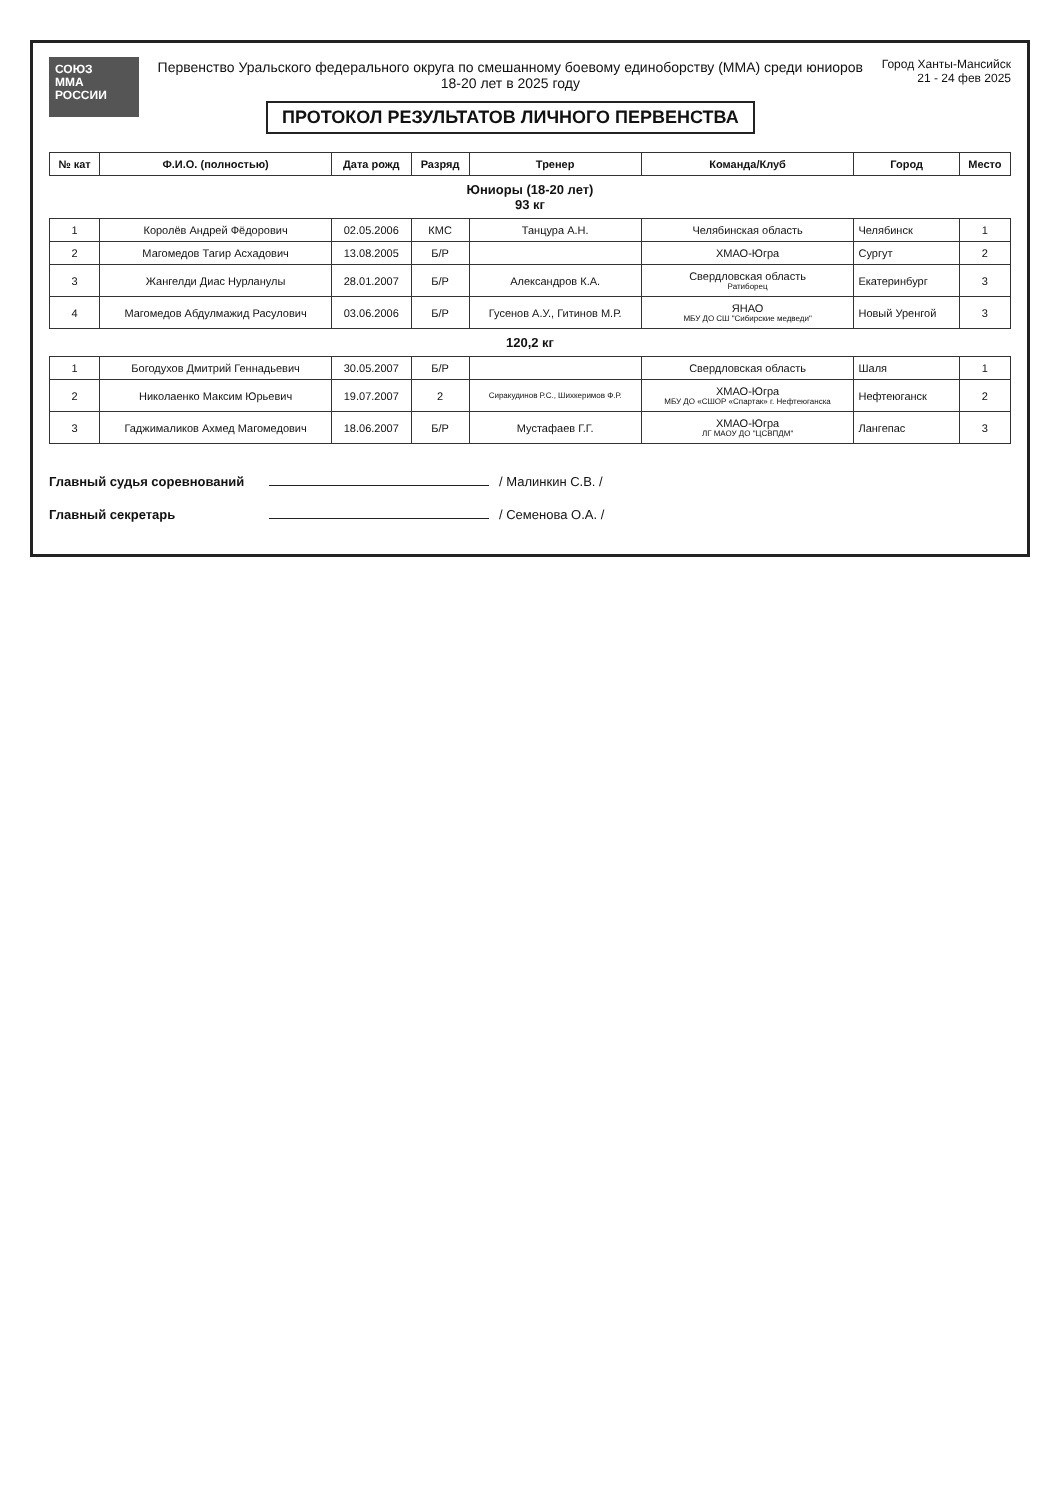СОЮЗ
ММА
РОССИИ
Первенство Уральского федерального округа по смешанному боевому единоборству (ММА) среди юниоров 18-20 лет в 2025 году
ПРОТОКОЛ РЕЗУЛЬТАТОВ ЛИЧНОГО ПЕРВЕНСТВА
Город Ханты-Мансийск
21 - 24 фев 2025
| № кат | Ф.И.О. (полностью) | Дата рожд | Разряд | Тренер | Команда/Клуб | Город | Место |
| --- | --- | --- | --- | --- | --- | --- | --- |
| Юниоры (18-20 лет) 93 кг | | | | | | | |
| 1 | Королёв Андрей Фёдорович | 02.05.2006 | КМС | Танцура А.Н. | Челябинская область | Челябинск | 1 |
| 2 | Магомедов Тагир Асхадович | 13.08.2005 | Б/Р | | ХМАО-Югра | Сургут | 2 |
| 3 | Жангелди Диас Нурланулы | 28.01.2007 | Б/Р | Александров К.А. | Свердловская область Ратиборец | Екатеринбург | 3 |
| 4 | Магомедов Абдулмажид Расулович | 03.06.2006 | Б/Р | Гусенов А.У., Гитинов М.Р. | ЯНАО МБУ ДО СШ "Сибирские медведи" | Новый Уренгой | 3 |
| 120,2 кг | | | | | | | |
| 1 | Богодухов Дмитрий Геннадьевич | 30.05.2007 | Б/Р | | Свердловская область | Шаля | 1 |
| 2 | Николаенко Максим Юрьевич | 19.07.2007 | 2 | Сиракудинов Р.С., Шихкеримов Ф.Р. | ХМАО-Югра МБУ ДО «СШОР «Спартак» г. Нефтеюганска | Нефтеюганск | 2 |
| 3 | Гаджималиков Ахмед Магомедович | 18.06.2007 | Б/Р | Мустафаев Г.Г. | ХМАО-Югра ЛГ МАОУ ДО "ЦСВПДМ" | Лангепас | 3 |
Главный судья соревнований / Малинкин С.В. /
Главный секретарь / Семенова О.А. /